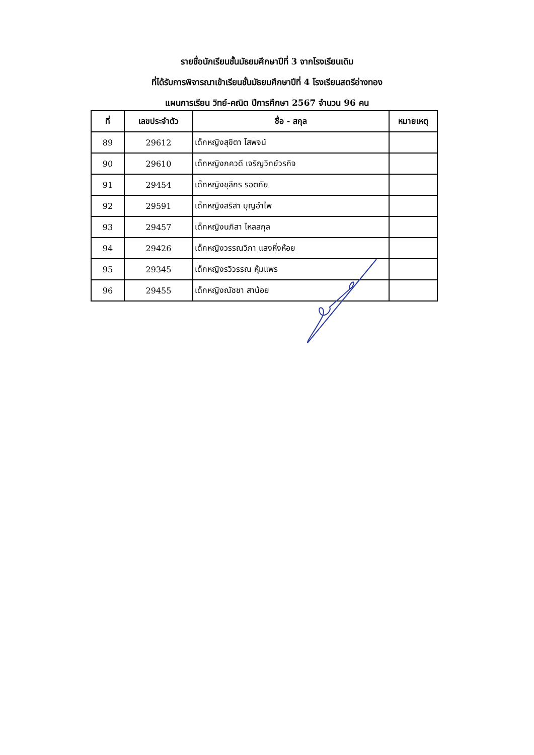รายชื่อนักเรียนชั้นมัธยมศึกษาปีที่ 3 จากโรงเรียนเดิม
ที่ได้รับการพิจารณาเข้าเรียนชั้นมัธยมศึกษาปีที่ 4 โรงเรียนสตรีอ่างทอง
แผนการเรียน วิทย์-คณิต ปีการศึกษา 2567 จำนวน 96 คน
| ที่ | เลขประจำตัว | ชื่อ - สกุล | หมายเหตุ |
| --- | --- | --- | --- |
| 89 | 29612 | เด็กหญิงสุขิตา โสพจน์ | |
| 90 | 29610 | เด็กหญิงภควดี เจริญวิทย์วรกิจ | |
| 91 | 29454 | เด็กหญิงชุลีกร รอตภัย | |
| 92 | 29591 | เด็กหญิงสริสา บุญอำไพ | |
| 93 | 29457 | เด็กหญิงนภิสา ไหลสกุล | |
| 94 | 29426 | เด็กหญิงวรรณวิภา แสงหิ่งห้อย | |
| 95 | 29345 | เด็กหญิงรวิวรรณ หุ้มแพร | |
| 96 | 29455 | เด็กหญิงณัชชา สาน้อย | |